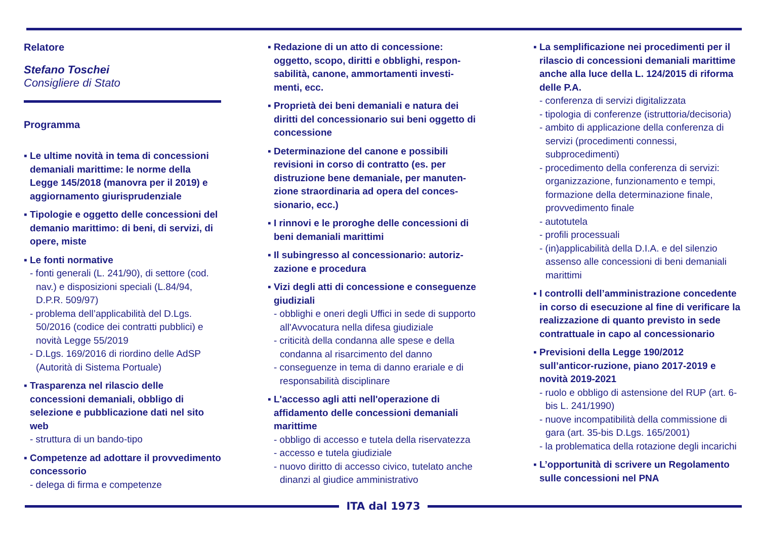Relatore
Stefano Toschei
Consigliere di Stato
Programma
▪ Le ultime novità in tema di concessioni demaniali marittime: le norme della Legge 145/2018 (manovra per il 2019) e aggiornamento giurisprudenziale
▪ Tipologie e oggetto delle concessioni del demanio marittimo: di beni, di servizi, di opere, miste
▪ Le fonti normative
- fonti generali (L. 241/90), di settore (cod. nav.) e disposizioni speciali (L.84/94, D.P.R. 509/97)
- problema dell’applicabilità del D.Lgs. 50/2016 (codice dei contratti pubblici) e novità Legge 55/2019
- D.Lgs. 169/2016 di riordino delle AdSP (Autorità di Sistema Portuale)
▪ Trasparenza nel rilascio delle concessioni demaniali, obbligo di selezione e pubblicazione dati nel sito web
- struttura di un bando-tipo
▪ Competenze ad adottare il provvedimento concessorio
- delega di firma e competenze
▪ Redazione di un atto di concessione: oggetto, scopo, diritti e obblighi, respon-sabilità, canone, ammortamenti investi-menti, ecc.
▪ Proprietà dei beni demaniali e natura dei diritti del concessionario sui beni oggetto di concessione
▪ Determinazione del canone e possibili revisioni in corso di contratto (es. per distruzione bene demaniale, per manuten-zione straordinaria ad opera del conces-sionario, ecc.)
▪ I rinnovi e le proroghe delle concessioni di beni demaniali marittimi
▪ Il subingresso al concessionario: autoriz-zazione e procedura
▪ Vizi degli atti di concessione e conseguenze giudiziali
- obblighi e oneri degli Uffici in sede di supporto all'Avvocatura nella difesa giudiziale
- criticità della condanna alle spese e della condanna al risarcimento del danno
- conseguenze in tema di danno erariale e di responsabilità disciplinare
▪ L'accesso agli atti nell'operazione di affidamento delle concessioni demaniali marittime
- obbligo di accesso e tutela della riservatezza
- accesso e tutela giudiziale
- nuovo diritto di accesso civico, tutelato anche dinanzi al giudice amministrativo
▪ La semplificazione nei procedimenti per il rilascio di concessioni demaniali marittime anche alla luce della L. 124/2015 di riforma delle P.A.
- conferenza di servizi digitalizzata
- tipologia di conferenze (istruttoria/decisoria)
- ambito di applicazione della conferenza di servizi (procedimenti connessi, subprocedimenti)
- procedimento della conferenza di servizi: organizzazione, funzionamento e tempi, formazione della determinazione finale, provvedimento finale
- autotutela
- profili processuali
- (in)applicabilità della D.I.A. e del silenzio assenso alle concessioni di beni demaniali marittimi
▪ I controlli dell’amministrazione concedente in corso di esecuzione al fine di verificare la realizzazione di quanto previsto in sede contrattuale in capo al concessionario
▪ Previsioni della Legge 190/2012 sull’anticor-ruzione, piano 2017-2019 e novità 2019-2021
- ruolo e obbligo di astensione del RUP (art. 6-bis L. 241/1990)
- nuove incompatibilità della commissione di gara (art. 35-bis D.Lgs. 165/2001)
- la problematica della rotazione degli incarichi
▪ L’opportunità di scrivere un Regolamento sulle concessioni nel PNA
ITA dal 1973